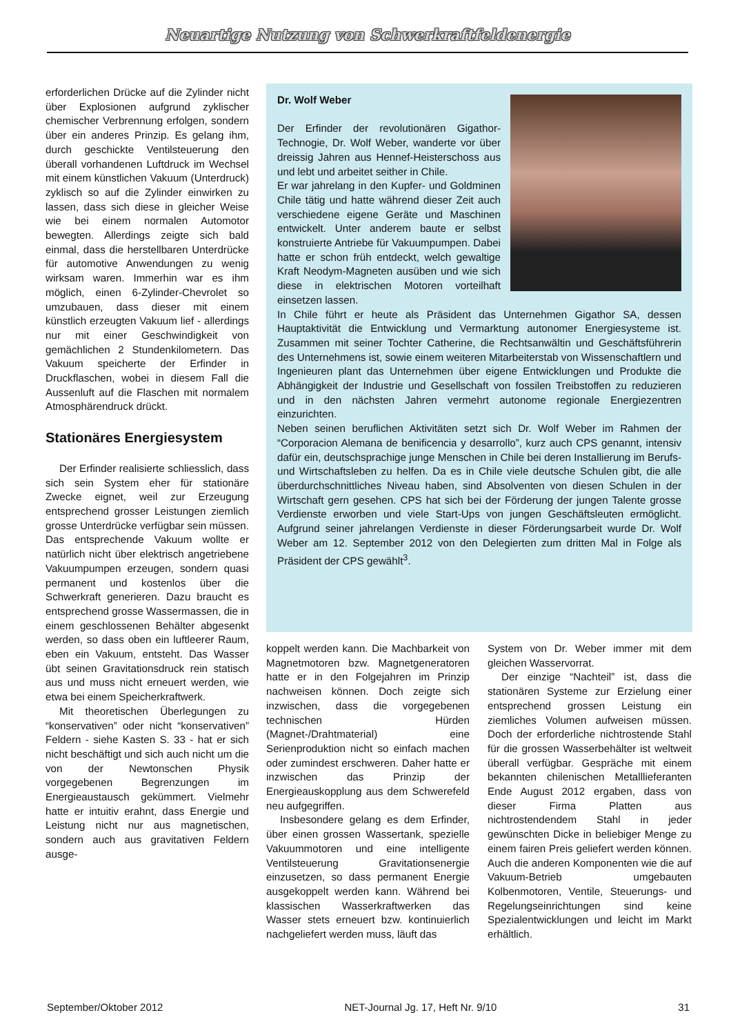Neuartige Nutzung von Schwerkraftfeldenergie
erforderlichen Drücke auf die Zylinder nicht über Explosionen aufgrund zyklischer chemischer Verbrennung erfolgen, sondern über ein anderes Prinzip. Es gelang ihm, durch geschickte Ventilsteuerung den überall vorhandenen Luftdruck im Wechsel mit einem künstlichen Vakuum (Unterdruck) zyklisch so auf die Zylinder einwirken zu lassen, dass sich diese in gleicher Weise wie bei einem normalen Automotor bewegten. Allerdings zeigte sich bald einmal, dass die herstellbaren Unterdrücke für automotive Anwendungen zu wenig wirksam waren. Immerhin war es ihm möglich, einen 6-Zylinder-Chevrolet so umzubauen, dass dieser mit einem künstlich erzeugten Vakuum lief - allerdings nur mit einer Geschwindigkeit von gemächlichen 2 Stundenkilometern. Das Vakuum speicherte der Erfinder in Druckflaschen, wobei in diesem Fall die Aussenluft auf die Flaschen mit normalem Atmosphärendruck drückt.
Stationäres Energiesystem
Der Erfinder realisierte schliesslich, dass sich sein System eher für stationäre Zwecke eignet, weil zur Erzeugung entsprechend grosser Leistungen ziemlich grosse Unterdrücke verfügbar sein müssen. Das entsprechende Vakuum wollte er natürlich nicht über elektrisch angetriebene Vakuumpumpen erzeugen, sondern quasi permanent und kostenlos über die Schwerkraft generieren. Dazu braucht es entsprechend grosse Wassermassen, die in einem geschlossenen Behälter abgesenkt werden, so dass oben ein luftleerer Raum, eben ein Vakuum, entsteht. Das Wasser übt seinen Gravitationsdruck rein statisch aus und muss nicht erneuert werden, wie etwa bei einem Speicherkraftwerk.
Mit theoretischen Überlegungen zu “konservativen” oder nicht “konservativen” Feldern - siehe Kasten S. 33 - hat er sich nicht beschäftigt und sich auch nicht um die von der Newtonschen Physik vorgegebenen Begrenzungen im Energieaustausch gekümmert. Vielmehr hatte er intuitiv erahnt, dass Energie und Leistung nicht nur aus magnetischen, sondern auch aus gravitativen Feldern ausge-
Dr. Wolf Weber
Der Erfinder der revolutionären Gigathor-Technogie, Dr. Wolf Weber, wanderte vor über dreissig Jahren aus Hennef-Heisterschoss aus und lebt und arbeitet seither in Chile.
Er war jahrelang in den Kupfer- und Goldminen Chile tätig und hatte während dieser Zeit auch verschiedene eigene Geräte und Maschinen entwickelt. Unter anderem baute er selbst konstruierte Antriebe für Vakuumpumpen. Dabei hatte er schon früh entdeckt, welch gewaltige Kraft Neodym-Magneten ausüben und wie sich diese in elektrischen Motoren vorteilhaft einsetzen lassen.
In Chile führt er heute als Präsident das Unternehmen Gigathor SA, dessen Hauptaktivität die Entwicklung und Vermarktung autonomer Energiesysteme ist. Zusammen mit seiner Tochter Catherine, die Rechtsanwältin und Geschäftsführerin des Unternehmens ist, sowie einem weiteren Mitarbeiterstab von Wissenschaftlern und Ingenieuren plant das Unternehmen über eigene Entwicklungen und Produkte die Abhängigkeit der Industrie und Gesellschaft von fossilen Treibstoffen zu reduzieren und in den nächsten Jahren vermehrt autonome regionale Energiezentren einzurichten.
Neben seinen beruflichen Aktivitäten setzt sich Dr. Wolf Weber im Rahmen der “Corporacion Alemana de benificencia y desarrollo”, kurz auch CPS genannt, intensiv dafür ein, deutschsprachige junge Menschen in Chile bei deren Installierung im Berufs- und Wirtschaftsleben zu helfen. Da es in Chile viele deutsche Schulen gibt, die alle überdurchschnittliches Niveau haben, sind Absolventen von diesen Schulen in der Wirtschaft gern gesehen. CPS hat sich bei der Förderung der jungen Talente grosse Verdienste erworben und viele Start-Ups von jungen Geschäftsleuten ermöglicht. Aufgrund seiner jahrelangen Verdienste in dieser Förderungsarbeit wurde Dr. Wolf Weber am 12. September 2012 von den Delegierten zum dritten Mal in Folge als Präsident der CPS gewählt<sup>3</sup>.
koppelt werden kann. Die Machbarkeit von Magnetmotoren bzw. Magnetgeneratoren hatte er in den Folgejahren im Prinzip nachweisen können. Doch zeigte sich inzwischen, dass die vorgegebenen technischen Hürden (Magnet-/Drahtmaterial) eine Serienproduktion nicht so einfach machen oder zumindest erschweren. Daher hatte er inzwischen das Prinzip der Energieauskopplung aus dem Schwerefeld neu aufgegriffen.
Insbesondere gelang es dem Erfinder, über einen grossen Wassertank, spezielle Vakuummotoren und eine intelligente Ventilsteuerung Gravitationsenergie einzusetzen, so dass permanent Energie ausgekoppelt werden kann. Während bei klassischen Wasserkraftwerken das Wasser stets erneuert bzw. kontinuierlich nachgeliefert werden muss, läuft das
System von Dr. Weber immer mit dem gleichen Wasservorrat.
Der einzige “Nachteil” ist, dass die stationären Systeme zur Erzielung einer entsprechend grossen Leistung ein ziemliches Volumen aufweisen müssen. Doch der erforderliche nichtrostende Stahl für die grossen Wasserbehälter ist weltweit überall verfügbar. Gespräche mit einem bekannten chilenischen Metalllieferanten Ende August 2012 ergaben, dass von dieser Firma Platten aus nichtrostendendem Stahl in jeder gewünschten Dicke in beliebiger Menge zu einem fairen Preis geliefert werden können. Auch die anderen Komponenten wie die auf Vakuum-Betrieb umgebauten Kolbenmotoren, Ventile, Steuerungs- und Regelungseinrichtungen sind keine Spezialentwicklungen und leicht im Markt erhältlich.
September/Oktober 2012 NET-Journal Jg. 17, Heft Nr. 9/10 31